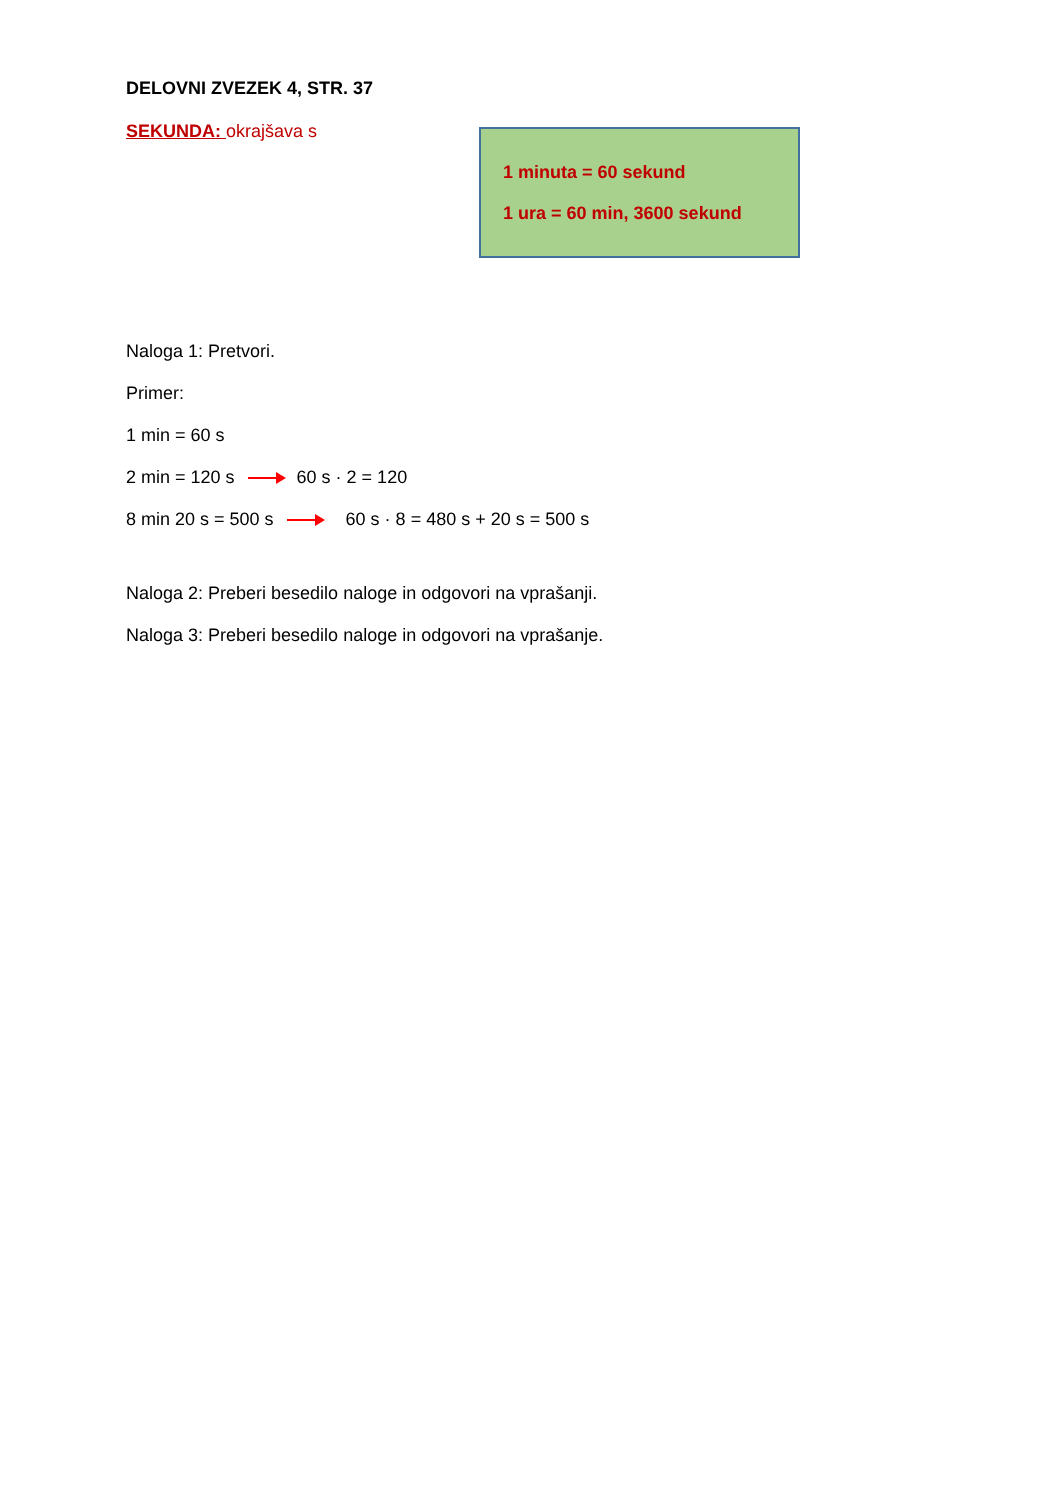DELOVNI ZVEZEK 4, STR. 37
SEKUNDA: okrajšava s
1 minuta = 60 sekund
1 ura = 60 min, 3600 sekund
Naloga 1: Pretvori.
Primer:
1 min = 60 s
2 min = 120 s 60 s · 2 = 120
8 min 20 s = 500 s 60 s · 8 = 480 s + 20 s = 500 s
Naloga 2: Preberi besedilo naloge in odgovori na vprašanji.
Naloga 3: Preberi besedilo naloge in odgovori na vprašanje.